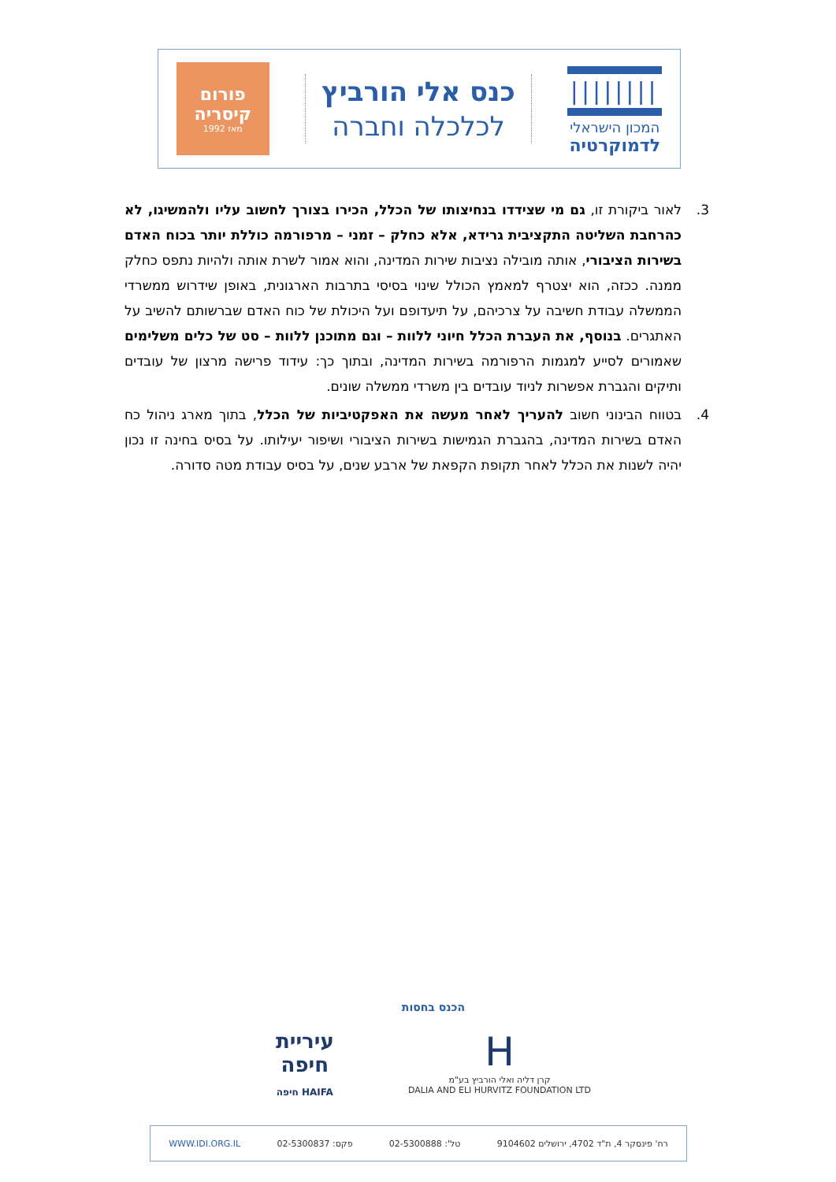||||||||
המכון הישראלי
לדמוקרטיה
כנס אלי הורביץ
לכלכלה וחברה
פורום
קיסריה
מאז 1992
3. לאור ביקורת זו, גם מי שצידדו בנחיצותו של הכלל, הכירו בצורך לחשוב עליו ולהמשיגו, לא כהרחבת השליטה התקציבית גרידא, אלא כחלק – זמני – מרפורמה כוללת יותר בכוח האדם בשירות הציבורי, אותה מובילה נציבות שירות המדינה, והוא אמור לשרת אותה ולהיות נתפס כחלק ממנה. ככזה, הוא יצטרף למאמץ הכולל שינוי בסיסי בתרבות הארגונית, באופן שידרוש ממשרדי הממשלה עבודת חשיבה על צרכיהם, על תיעדופם ועל היכולת של כוח האדם שברשותם להשיב על האתגרים. בנוסף, את העברת הכלל חיוני ללוות – וגם מתוכנן ללוות – סט של כלים משלימים שאמורים לסייע למגמות הרפורמה בשירות המדינה, ובתוך כך: עידוד פרישה מרצון של עובדים ותיקים והגברת אפשרות לניוד עובדים בין משרדי ממשלה שונים.
4. בטווח הבינוני חשוב להעריך לאחר מעשה את האפקטיביות של הכלל, בתוך מארג ניהול כח האדם בשירות המדינה, בהגברת הגמישות בשירות הציבורי ושיפור יעילותו. על בסיס בחינה זו נכון יהיה לשנות את הכלל לאחר תקופת הקפאת של ארבע שנים, על בסיס עבודת מטה סדורה.
הכנס בחסות
H
קרן דליה ואלי הורביץ בע"מ
DALIA AND ELI HURVITZ FOUNDATION LTD
עיריית
חיפה
HAIFA חיפה
רח' פינסקר 4, ת"ד 4702, ירושלים 9104602 טל': 02-5300888 פקס: 02-5300837 WWW.IDI.ORG.IL